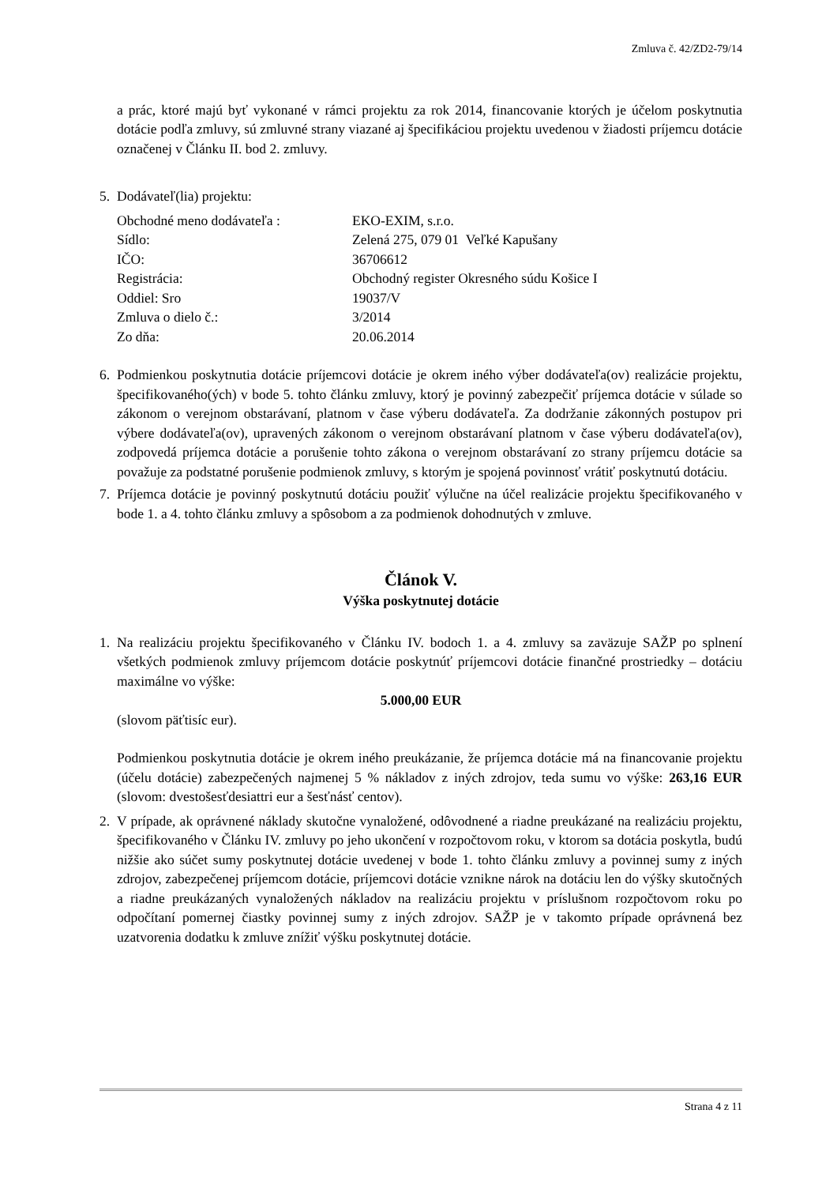Zmluva č. 42/ZD2-79/14
a prác, ktoré majú byť vykonané v rámci projektu za rok 2014, financovanie ktorých je účelom poskytnutia dotácie podľa zmluvy, sú zmluvné strany viazané aj špecifikáciou projektu uvedenou v žiadosti príjemcu dotácie označenej v Článku II. bod 2. zmluvy.
5. Dodávateľ(lia) projektu:
| Obchodné meno dodávateľa : | EKO-EXIM, s.r.o. |
| Sídlo: | Zelená 275, 079 01 Veľké Kapušany |
| IČO: | 36706612 |
| Registrácia: | Obchodný register Okresného súdu Košice I |
| Oddiel: Sro | 19037/V |
| Zmluva o dielo č.: | 3/2014 |
| Zo dňa: | 20.06.2014 |
6. Podmienkou poskytnutia dotácie príjemcovi dotácie je okrem iného výber dodávateľa(ov) realizácie projektu, špecifikovaného(ých) v bode 5. tohto článku zmluvy, ktorý je povinný zabezpečiť príjemca dotácie v súlade so zákonom o verejnom obstarávaní, platnom v čase výberu dodávateľa. Za dodržanie zákonných postupov pri výbere dodávateľa(ov), upravených zákonom o verejnom obstarávaní platnom v čase výberu dodávateľa(ov), zodpovedá príjemca dotácie a porušenie tohto zákona o verejnom obstarávaní zo strany príjemcu dotácie sa považuje za podstatné porušenie podmienok zmluvy, s ktorým je spojená povinnosť vrátiť poskytnutú dotáciu.
7. Príjemca dotácie je povinný poskytnutú dotáciu použiť výlučne na účel realizácie projektu špecifikovaného v bode 1. a 4. tohto článku zmluvy a spôsobom a za podmienok dohodnutých v zmluve.
Článok V.
Výška poskytnutej dotácie
1. Na realizáciu projektu špecifikovaného v Článku IV. bodoch 1. a 4. zmluvy sa zaväzuje SAŽP po splnení všetkých podmienok zmluvy príjemcom dotácie poskytnúť príjemcovi dotácie finančné prostriedky – dotáciu maximálne vo výške:
5.000,00 EUR
(slovom päťtisíc eur).
Podmienkou poskytnutia dotácie je okrem iného preukázanie, že príjemca dotácie má na financovanie projektu (účelu dotácie) zabezpečených najmenej 5 % nákladov z iných zdrojov, teda sumu vo výške: 263,16 EUR (slovom: dvestošesťdesiattri eur a šesťnásť centov).
2. V prípade, ak oprávnené náklady skutočne vynaložené, odôvodnené a riadne preukázané na realizáciu projektu, špecifikovaného v Článku IV. zmluvy po jeho ukončení v rozpočtovom roku, v ktorom sa dotácia poskytla, budú nižšie ako súčet sumy poskytnutej dotácie uvedenej v bode 1. tohto článku zmluvy a povinnej sumy z iných zdrojov, zabezpečenej príjemcom dotácie, príjemcovi dotácie vznikne nárok na dotáciu len do výšky skutočných a riadne preukázaných vynaložených nákladov na realizáciu projektu v príslušnom rozpočtovom roku po odpočítaní pomernej čiastky povinnej sumy z iných zdrojov. SAŽP je v takomto prípade oprávnená bez uzatvorenia dodatku k zmluve znížiť výšku poskytnutej dotácie.
Strana 4 z 11